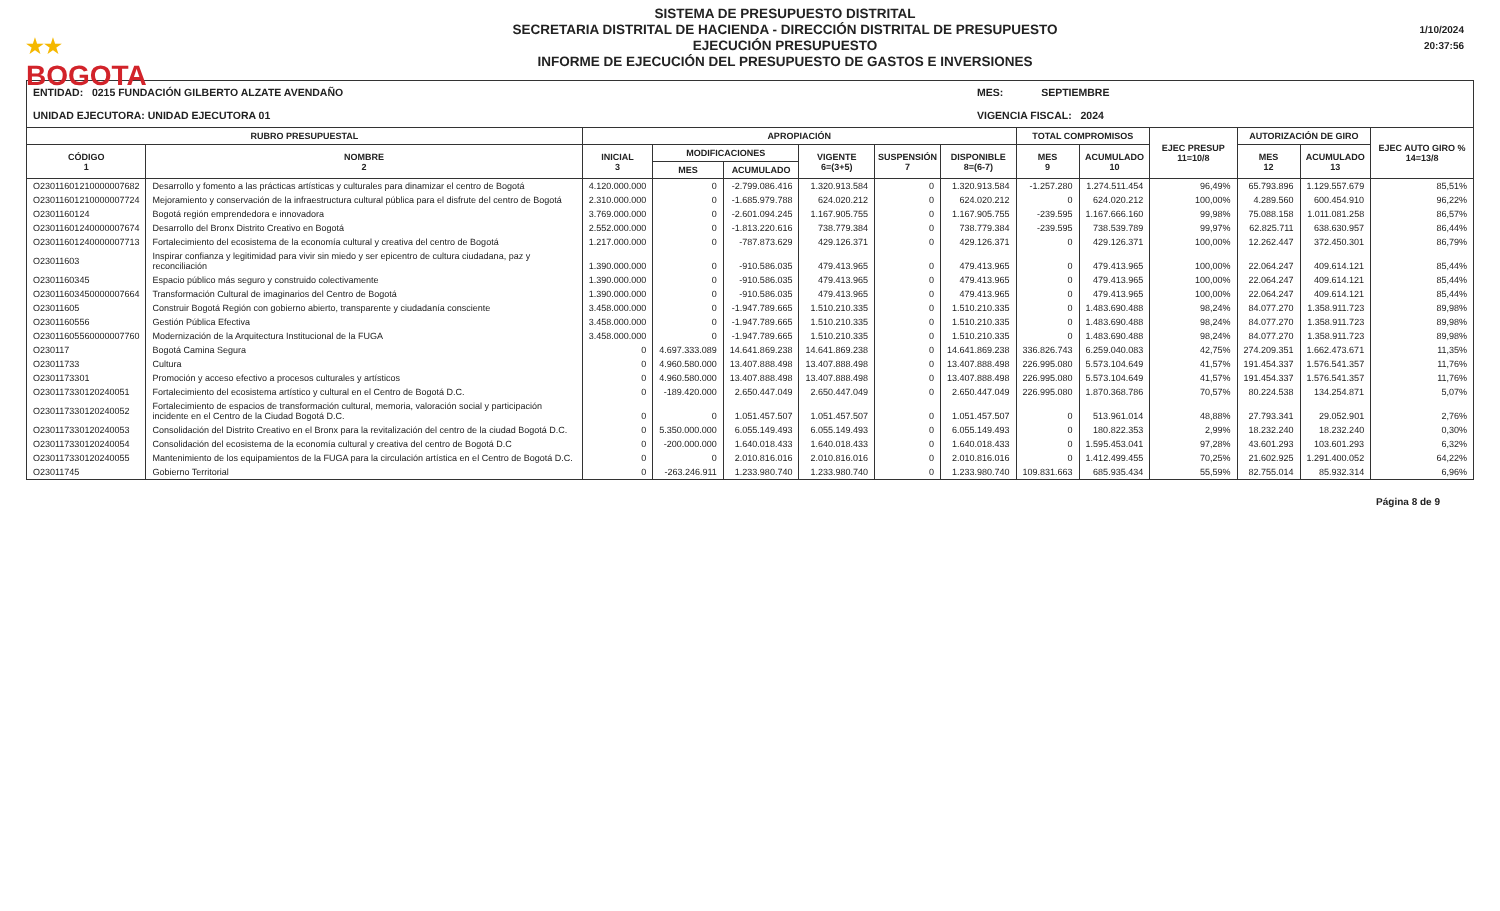★★
BOGOTA
SISTEMA DE PRESUPUESTO DISTRITAL
SECRETARIA DISTRITAL DE HACIENDA - DIRECCIÓN DISTRITAL DE PRESUPUESTO
EJECUCIÓN PRESUPUESTO
INFORME DE EJECUCIÓN DEL PRESUPUESTO DE GASTOS E INVERSIONES
1/10/2024
20:37:56
ENTIDAD: 0215 FUNDACIÓN GILBERTO ALZATE AVENDAÑO MES: SEPTIEMBRE
UNIDAD EJECUTORA: UNIDAD EJECUTORA 01 VIGENCIA FISCAL: 2024
| RUBRO PRESUPUESTAL | | APROPIACIÓN | | | | | | TOTAL COMPROMISOS | | EJEC PRESUP 11=10/8 | AUTORIZACIÓN DE GIRO | | EJEC AUTO GIRO % 14=13/8 |
| --- | --- | --- | --- | --- | --- | --- | --- | --- | --- | --- | --- | --- | --- |
| CÓDIGO 1 | NOMBRE 2 | INICIAL 3 | MODIFICACIONES | | VIGENTE 6=(3+5) | SUSPENSIÓN 7 | DISPONIBLE 8=(6-7) | MES 9 | ACUMULADO 10 | | MES 12 | ACUMULADO 13 | |
| | | | MES | ACUMULADO | | | | | | | | | |
| O23011601210000007682 | Desarrollo y fomento a las prácticas artísticas y culturales para dinamizar el centro de Bogotá | 4.120.000.000 | 0 | -2.799.086.416 | 1.320.913.584 | 0 | 1.320.913.584 | -1.257.280 | 1.274.511.454 | 96,49% | 65.793.896 | 1.129.557.679 | 85,51% |
| O23011601210000007724 | Mejoramiento y conservación de la infraestructura cultural pública para el disfrute del centro de Bogotá | 2.310.000.000 | 0 | -1.685.979.788 | 624.020.212 | 0 | 624.020.212 | 0 | 624.020.212 | 100,00% | 4.289.560 | 600.454.910 | 96,22% |
| O2301160124 | Bogotá región emprendedora e innovadora | 3.769.000.000 | 0 | -2.601.094.245 | 1.167.905.755 | 0 | 1.167.905.755 | -239.595 | 1.167.666.160 | 99,98% | 75.088.158 | 1.011.081.258 | 86,57% |
| O23011601240000007674 | Desarrollo del Bronx Distrito Creativo en Bogotá | 2.552.000.000 | 0 | -1.813.220.616 | 738.779.384 | 0 | 738.779.384 | -239.595 | 738.539.789 | 99,97% | 62.825.711 | 638.630.957 | 86,44% |
| O23011601240000007713 | Fortalecimiento del ecosistema de la economía cultural y creativa del centro de Bogotá | 1.217.000.000 | 0 | -787.873.629 | 429.126.371 | 0 | 429.126.371 | 0 | 429.126.371 | 100,00% | 12.262.447 | 372.450.301 | 86,79% |
| O23011603 | Inspirar confianza y legitimidad para vivir sin miedo y ser epicentro de cultura ciudadana, paz y reconciliación | 1.390.000.000 | 0 | -910.586.035 | 479.413.965 | 0 | 479.413.965 | 0 | 479.413.965 | 100,00% | 22.064.247 | 409.614.121 | 85,44% |
| O2301160345 | Espacio público más seguro y construido colectivamente | 1.390.000.000 | 0 | -910.586.035 | 479.413.965 | 0 | 479.413.965 | 0 | 479.413.965 | 100,00% | 22.064.247 | 409.614.121 | 85,44% |
| O23011603450000007664 | Transformación Cultural de imaginarios del Centro de Bogotá | 1.390.000.000 | 0 | -910.586.035 | 479.413.965 | 0 | 479.413.965 | 0 | 479.413.965 | 100,00% | 22.064.247 | 409.614.121 | 85,44% |
| O23011605 | Construir Bogotá Región con gobierno abierto, transparente y ciudadanía consciente | 3.458.000.000 | 0 | -1.947.789.665 | 1.510.210.335 | 0 | 1.510.210.335 | 0 | 1.483.690.488 | 98,24% | 84.077.270 | 1.358.911.723 | 89,98% |
| O2301160556 | Gestión Pública Efectiva | 3.458.000.000 | 0 | -1.947.789.665 | 1.510.210.335 | 0 | 1.510.210.335 | 0 | 1.483.690.488 | 98,24% | 84.077.270 | 1.358.911.723 | 89,98% |
| O23011605560000007760 | Modernización de la Arquitectura Institucional de la FUGA | 3.458.000.000 | 0 | -1.947.789.665 | 1.510.210.335 | 0 | 1.510.210.335 | 0 | 1.483.690.488 | 98,24% | 84.077.270 | 1.358.911.723 | 89,98% |
| O230117 | Bogotá Camina Segura | 0 | 4.697.333.089 | 14.641.869.238 | 14.641.869.238 | 0 | 14.641.869.238 | 336.826.743 | 6.259.040.083 | 42,75% | 274.209.351 | 1.662.473.671 | 11,35% |
| O23011733 | Cultura | 0 | 4.960.580.000 | 13.407.888.498 | 13.407.888.498 | 0 | 13.407.888.498 | 226.995.080 | 5.573.104.649 | 41,57% | 191.454.337 | 1.576.541.357 | 11,76% |
| O2301173301 | Promoción y acceso efectivo a procesos culturales y artísticos | 0 | 4.960.580.000 | 13.407.888.498 | 13.407.888.498 | 0 | 13.407.888.498 | 226.995.080 | 5.573.104.649 | 41,57% | 191.454.337 | 1.576.541.357 | 11,76% |
| O230117330120240051 | Fortalecimiento del ecosistema artístico y cultural en el Centro de Bogotá D.C. | 0 | -189.420.000 | 2.650.447.049 | 2.650.447.049 | 0 | 2.650.447.049 | 226.995.080 | 1.870.368.786 | 70,57% | 80.224.538 | 134.254.871 | 5,07% |
| O230117330120240052 | Fortalecimiento de espacios de transformación cultural, memoria, valoración social y participación incidente en el Centro de la Ciudad Bogotá D.C. | 0 | 0 | 1.051.457.507 | 1.051.457.507 | 0 | 1.051.457.507 | 0 | 513.961.014 | 48,88% | 27.793.341 | 29.052.901 | 2,76% |
| O230117330120240053 | Consolidación del Distrito Creativo en el Bronx para la revitalización del centro de la ciudad Bogotá D.C. | 0 | 5.350.000.000 | 6.055.149.493 | 6.055.149.493 | 0 | 6.055.149.493 | 0 | 180.822.353 | 2,99% | 18.232.240 | 18.232.240 | 0,30% |
| O230117330120240054 | Consolidación del ecosistema de la economía cultural y creativa del centro de Bogotá D.C | 0 | -200.000.000 | 1.640.018.433 | 1.640.018.433 | 0 | 1.640.018.433 | 0 | 1.595.453.041 | 97,28% | 43.601.293 | 103.601.293 | 6,32% |
| O230117330120240055 | Mantenimiento de los equipamientos de la FUGA para la circulación artística en el Centro de Bogotá D.C. | 0 | 0 | 2.010.816.016 | 2.010.816.016 | 0 | 2.010.816.016 | 0 | 1.412.499.455 | 70,25% | 21.602.925 | 1.291.400.052 | 64,22% |
| O23011745 | Gobierno Territorial | 0 | -263.246.911 | 1.233.980.740 | 1.233.980.740 | 0 | 1.233.980.740 | 109.831.663 | 685.935.434 | 55,59% | 82.755.014 | 85.932.314 | 6,96% |
Página 8 de 9